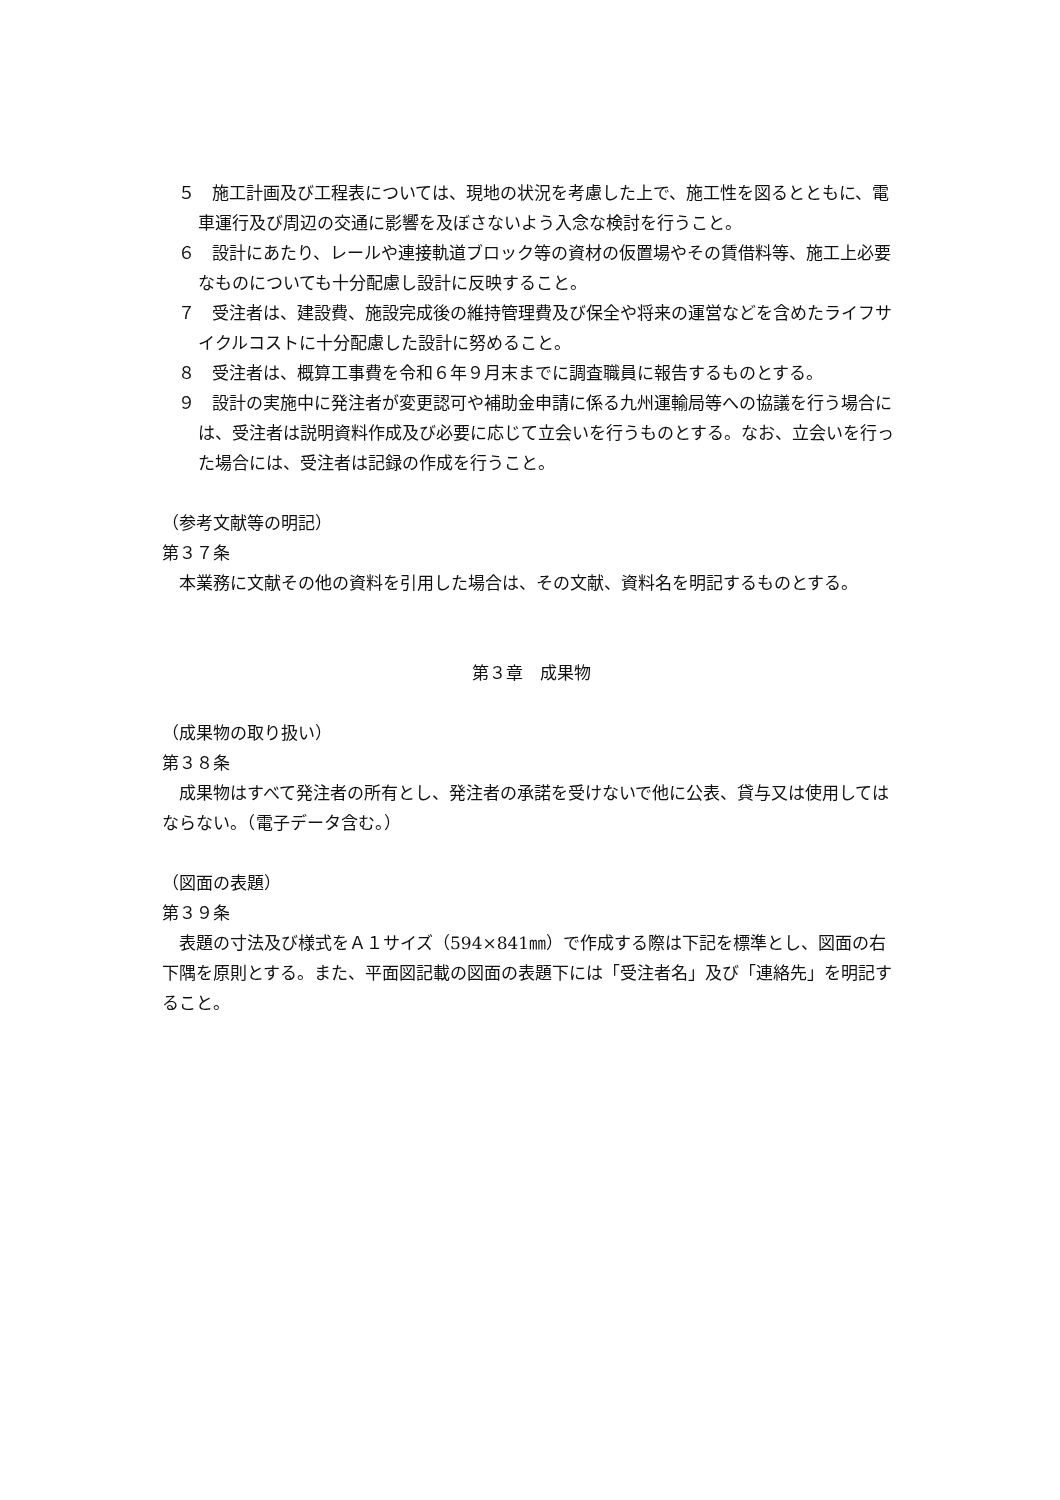５　施工計画及び工程表については、現地の状況を考慮した上で、施工性を図るとともに、電車運行及び周辺の交通に影響を及ぼさないよう入念な検討を行うこと。
６　設計にあたり、レールや連接軌道ブロック等の資材の仮置場やその賃借料等、施工上必要なものについても十分配慮し設計に反映すること。
７　受注者は、建設費、施設完成後の維持管理費及び保全や将来の運営などを含めたライフサイクルコストに十分配慮した設計に努めること。
８　受注者は、概算工事費を令和６年９月末までに調査職員に報告するものとする。
９　設計の実施中に発注者が変更認可や補助金申請に係る九州運輸局等への協議を行う場合には、受注者は説明資料作成及び必要に応じて立会いを行うものとする。なお、立会いを行った場合には、受注者は記録の作成を行うこと。
（参考文献等の明記）
第３７条
本業務に文献その他の資料を引用した場合は、その文献、資料名を明記するものとする。
第３章　成果物
（成果物の取り扱い）
第３８条
成果物はすべて発注者の所有とし、発注者の承諾を受けないで他に公表、貸与又は使用してはならない。（電子データ含む。）
（図面の表題）
第３９条
表題の寸法及び様式をＡ１サイズ（594×841㎜）で作成する際は下記を標準とし、図面の右下隅を原則とする。また、平面図記載の図面の表題下には「受注者名」及び「連絡先」を明記すること。